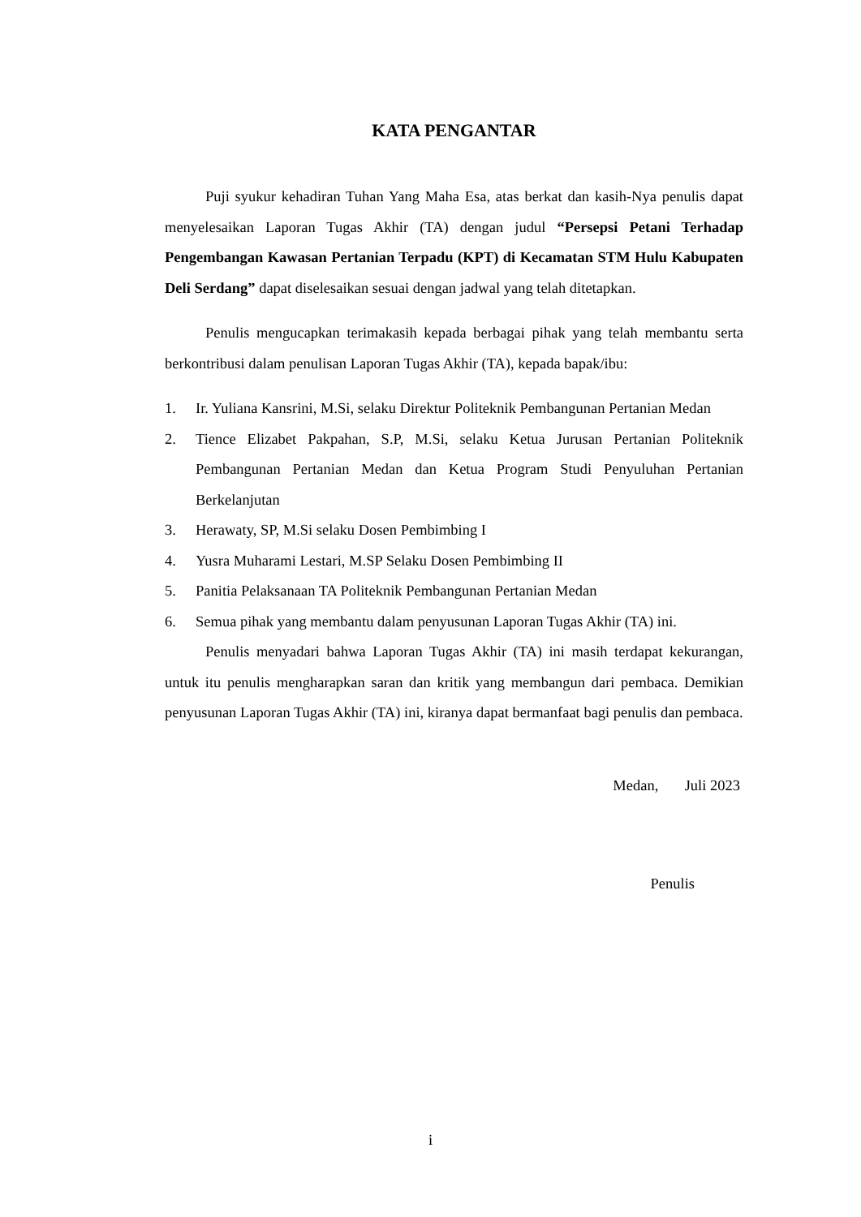KATA PENGANTAR
Puji syukur kehadiran Tuhan Yang Maha Esa, atas berkat dan kasih-Nya penulis dapat menyelesaikan Laporan Tugas Akhir (TA) dengan judul “Persepsi Petani Terhadap Pengembangan Kawasan Pertanian Terpadu (KPT) di Kecamatan STM Hulu Kabupaten Deli Serdang” dapat diselesaikan sesuai dengan jadwal yang telah ditetapkan.
Penulis mengucapkan terimakasih kepada berbagai pihak yang telah membantu serta berkontribusi dalam penulisan Laporan Tugas Akhir (TA), kepada bapak/ibu:
1. Ir. Yuliana Kansrini, M.Si, selaku Direktur Politeknik Pembangunan Pertanian Medan
2. Tience Elizabet Pakpahan, S.P, M.Si, selaku Ketua Jurusan Pertanian Politeknik Pembangunan Pertanian Medan dan Ketua Program Studi Penyuluhan Pertanian Berkelanjutan
3. Herawaty, SP, M.Si selaku Dosen Pembimbing I
4. Yusra Muharami Lestari, M.SP Selaku Dosen Pembimbing II
5. Panitia Pelaksanaan TA Politeknik Pembangunan Pertanian Medan
6. Semua pihak yang membantu dalam penyusunan Laporan Tugas Akhir (TA) ini.
Penulis menyadari bahwa Laporan Tugas Akhir (TA) ini masih terdapat kekurangan, untuk itu penulis mengharapkan saran dan kritik yang membangun dari pembaca. Demikian penyusunan Laporan Tugas Akhir (TA) ini, kiranya dapat bermanfaat bagi penulis dan pembaca.
Medan, Juli 2023
Penulis
i